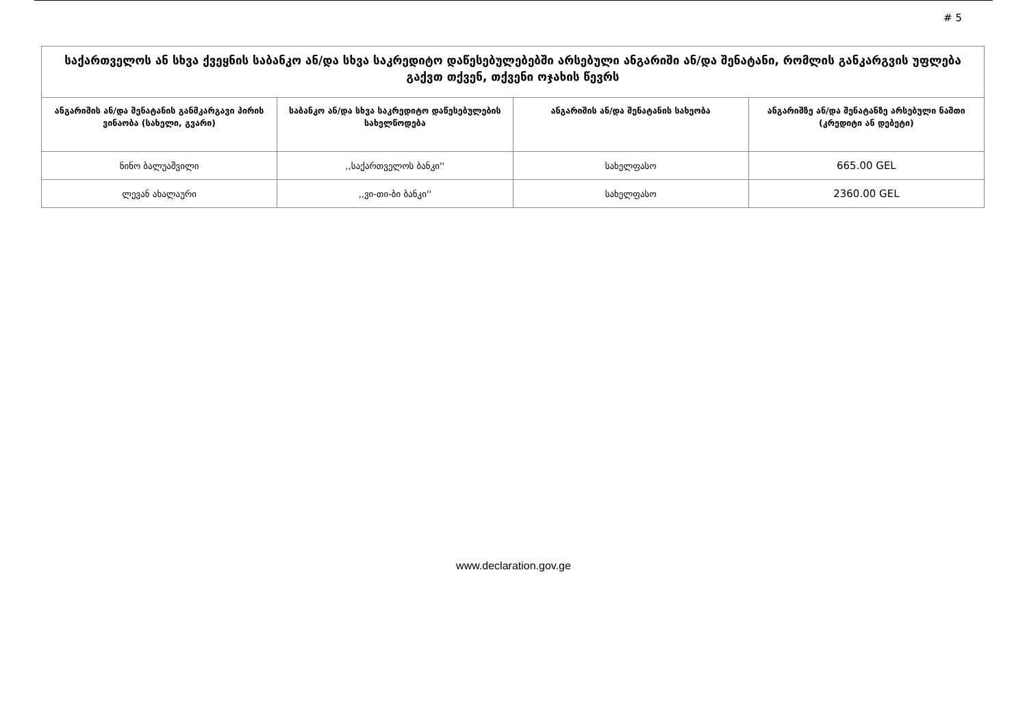# 5
| საქართველოს ან სხვა ქვეყნის საბანკო ან/და სხვა საკრედიტო დაწესებულებებში არსებული ანგარიში ან/და შენატანი, რომლის განკარგვის უფლება გაქვთ თქვენ, თქვენი ოჯახის წევრს | | | |
| --- | --- | --- | --- |
| ანგარიშის ან/და შენატანის განმკარგავი პირის ვინაობა (სახელი, გვარი) | საბანკო ან/და სხვა საკრედიტო დაწესებულების სახელწოდება | ანგარიშის ან/და შენატანის სახეობა | ანგარიშზე ან/და შენატანზე არსებული ნაშთი (კრედიტი ან დებეტი) |
| ნინო ბალუაშვილი | ,,საქართველოს ბანკი'' | სახელფასო | 665.00 GEL |
| ლევან ახალაური | ,,ვი-თი-ბი ბანკი'' | სახელფასო | 2360.00 GEL |
www.declaration.gov.ge